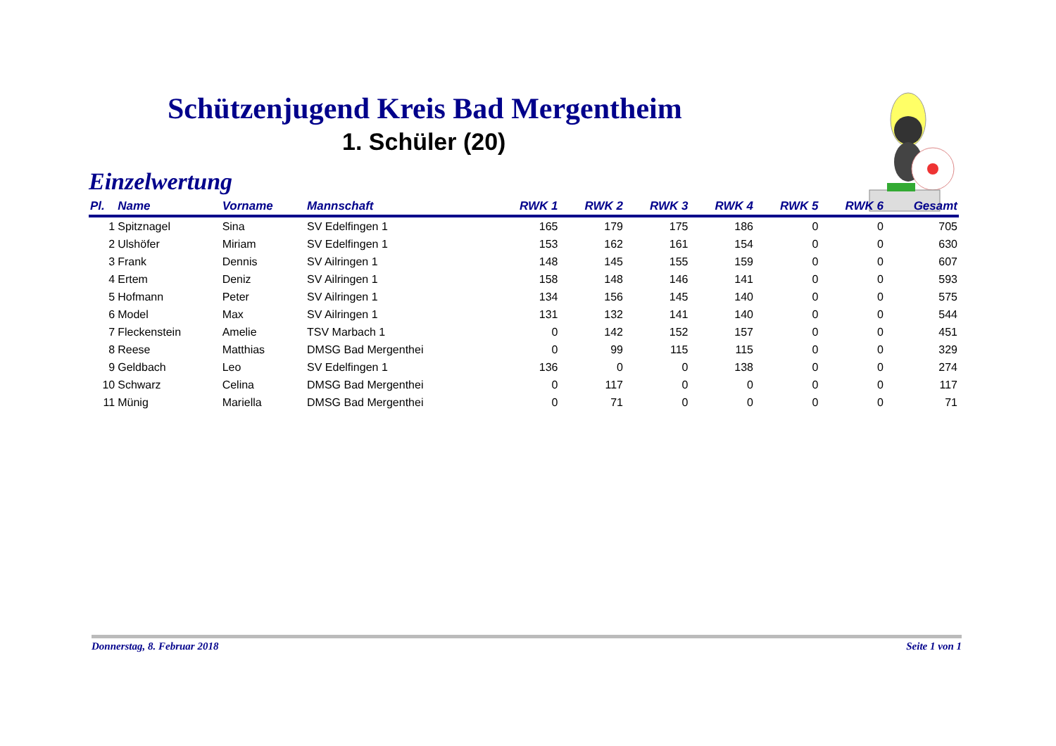Schützenjugend Kreis Bad Mergentheim
1. Schüler (20)
Einzelwertung
| Pl. | Name | Vorname | Mannschaft | RWK 1 | RWK 2 | RWK 3 | RWK 4 | RWK 5 | RWK 6 | Gesamt |
| --- | --- | --- | --- | --- | --- | --- | --- | --- | --- | --- |
| 1 | Spitznagel | Sina | SV Edelfingen 1 | 165 | 179 | 175 | 186 | 0 | 0 | 705 |
| 2 | Ulshöfer | Miriam | SV Edelfingen 1 | 153 | 162 | 161 | 154 | 0 | 0 | 630 |
| 3 | Frank | Dennis | SV Ailringen 1 | 148 | 145 | 155 | 159 | 0 | 0 | 607 |
| 4 | Ertem | Deniz | SV Ailringen 1 | 158 | 148 | 146 | 141 | 0 | 0 | 593 |
| 5 | Hofmann | Peter | SV Ailringen 1 | 134 | 156 | 145 | 140 | 0 | 0 | 575 |
| 6 | Model | Max | SV Ailringen 1 | 131 | 132 | 141 | 140 | 0 | 0 | 544 |
| 7 | Fleckenstein | Amelie | TSV Marbach 1 | 0 | 142 | 152 | 157 | 0 | 0 | 451 |
| 8 | Reese | Matthias | DMSG Bad Mergenthei | 0 | 99 | 115 | 115 | 0 | 0 | 329 |
| 9 | Geldbach | Leo | SV Edelfingen 1 | 136 | 0 | 0 | 138 | 0 | 0 | 274 |
| 10 | Schwarz | Celina | DMSG Bad Mergenthei | 0 | 117 | 0 | 0 | 0 | 0 | 117 |
| 11 | Münig | Mariella | DMSG Bad Mergenthei | 0 | 71 | 0 | 0 | 0 | 0 | 71 |
Donnerstag, 8. Februar 2018 Seite 1 von 1